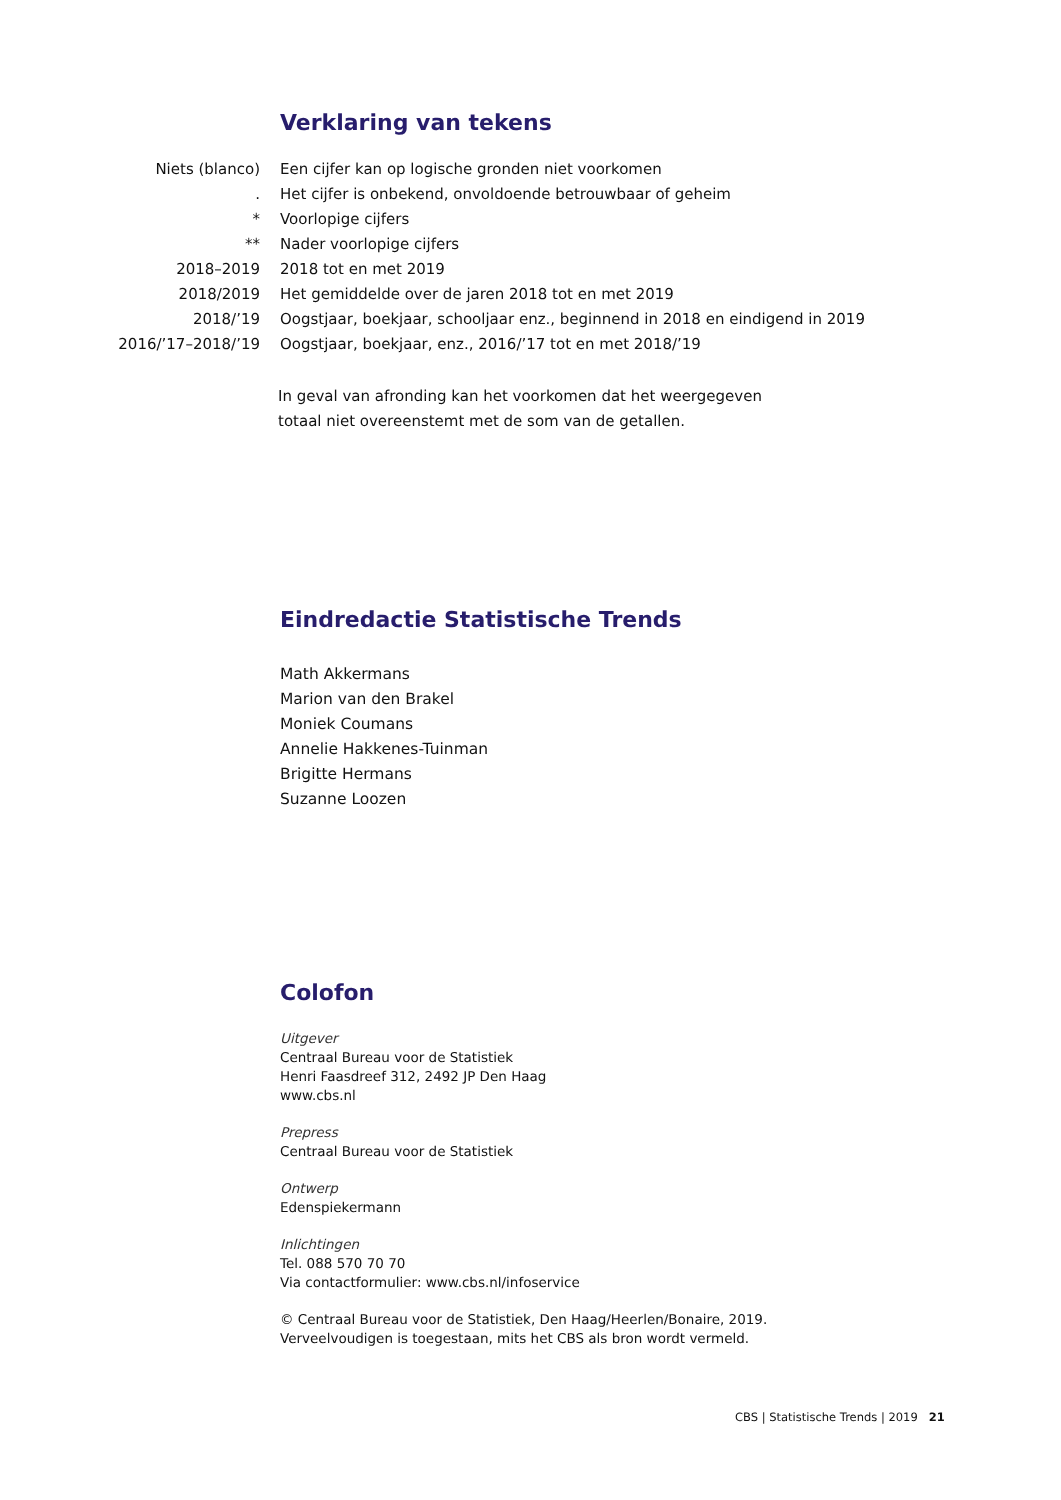Verklaring van tekens
| Niets (blanco) | Een cijfer kan op logische gronden niet voorkomen |
| . | Het cijfer is onbekend, onvoldoende betrouwbaar of geheim |
| * | Voorlopige cijfers |
| ** | Nader voorlopige cijfers |
| 2018–2019 | 2018 tot en met 2019 |
| 2018/2019 | Het gemiddelde over de jaren 2018 tot en met 2019 |
| 2018/’19 | Oogstjaar, boekjaar, schooljaar enz., beginnend in 2018 en eindigend in 2019 |
| 2016/’17–2018/’19 | Oogstjaar, boekjaar, enz., 2016/’17 tot en met 2018/’19 |
In geval van afronding kan het voorkomen dat het weergegeven
totaal niet overeenstemt met de som van de getallen.
Eindredactie Statistische Trends
Math Akkermans
Marion van den Brakel
Moniek Coumans
Annelie Hakkenes-Tuinman
Brigitte Hermans
Suzanne Loozen
Colofon
Uitgever
Centraal Bureau voor de Statistiek
Henri Faasdreef 312, 2492 JP Den Haag
www.cbs.nl
Prepress
Centraal Bureau voor de Statistiek
Ontwerp
Edenspiekermann
Inlichtingen
Tel. 088 570 70 70
Via contactformulier: www.cbs.nl/infoservice
© Centraal Bureau voor de Statistiek, Den Haag/Heerlen/Bonaire, 2019.
Verveelvoudigen is toegestaan, mits het CBS als bron wordt vermeld.
CBS | Statistische Trends | 2019 21